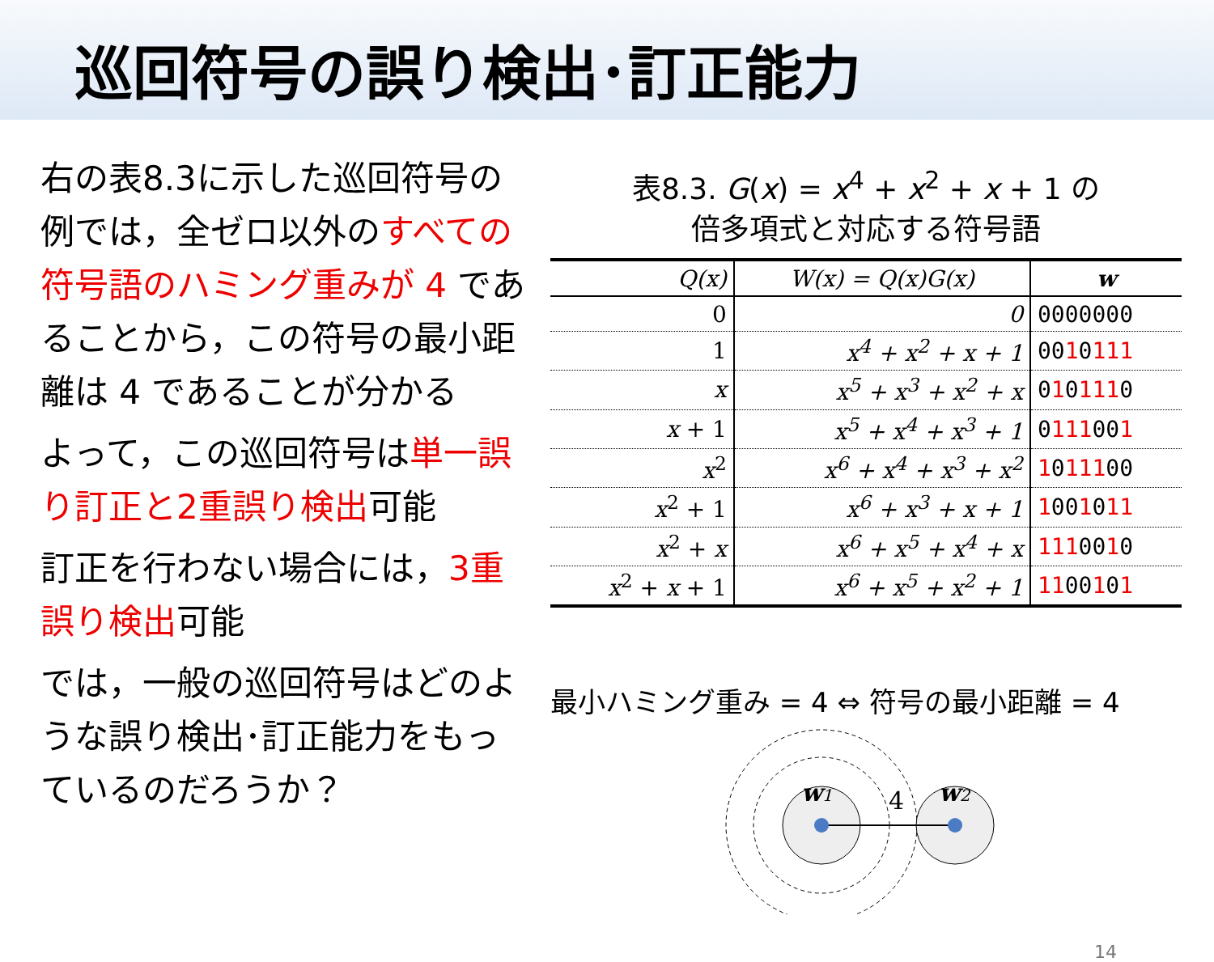巡回符号の誤り検出･訂正能力
右の表8.3に示した巡回符号の例では，全ゼロ以外のすべての符号語のハミング重みが 4 であることから，この符号の最小距離は 4 であることが分かる
よって，この巡回符号は単一誤り訂正と2重誤り検出可能
訂正を行わない場合には，3重誤り検出可能
では，一般の巡回符号はどのような誤り検出･訂正能力をもっているのだろうか？
表8.3. G(x) = x<sup>4</sup> + x<sup>2</sup> + x + 1 の
倍多項式と対応する符号語
| Q(x) | W(x) = Q(x)G(x) | w |
| --- | --- | --- |
| 0 | 0 | 0000000 |
| 1 | x<sup>4</sup> + x<sup>2</sup> + x + 1 | 00 1 0 111 |
| x | x<sup>5</sup> + x<sup>3</sup> + x<sup>2</sup> + x | 0 1 0 111 0 |
| x + 1 | x<sup>5</sup> + x<sup>4</sup> + x<sup>3</sup> + 1 | 0 111 00 1 |
| x<sup>2</sup> | x<sup>6</sup> + x<sup>4</sup> + x<sup>3</sup> + x<sup>2</sup> | 1 0 111 00 |
| x<sup>2</sup> + 1 | x<sup>6</sup> + x<sup>3</sup> + x + 1 | 1 00 1 0 11 |
| x<sup>2</sup> + x | x<sup>6</sup> + x<sup>5</sup> + x<sup>4</sup> + x | 111 00 1 0 |
| x<sup>2</sup> + x + 1 | x<sup>6</sup> + x<sup>5</sup> + x<sup>2</sup> + 1 | 11 00 1 0 1 |
最小ハミング重み = 4 ⇔ 符号の最小距離 = 4
w1
4
w2
14